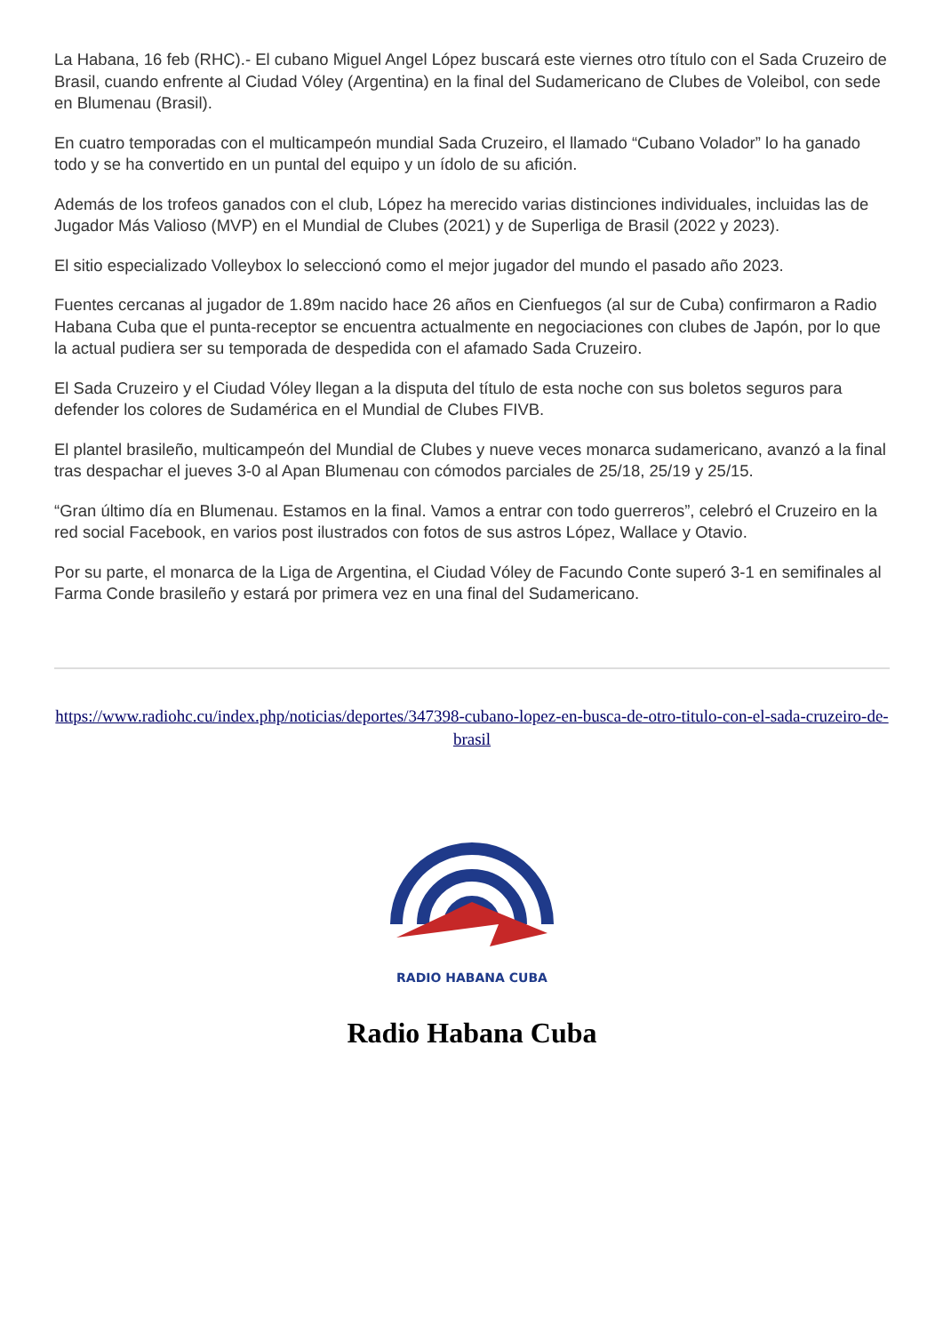La Habana, 16 feb (RHC).- El cubano Miguel Angel López buscará este viernes otro título con el Sada Cruzeiro de Brasil, cuando enfrente al Ciudad Vóley (Argentina) en la final del Sudamericano de Clubes de Voleibol, con sede en Blumenau (Brasil).
En cuatro temporadas con el multicampeón mundial Sada Cruzeiro, el llamado “Cubano Volador” lo ha ganado todo y se ha convertido en un puntal del equipo y un ídolo de su afición.
Además de los trofeos ganados con el club, López ha merecido varias distinciones individuales, incluidas las de Jugador Más Valioso (MVP) en el Mundial de Clubes (2021) y de Superliga de Brasil (2022 y 2023).
El sitio especializado Volleybox lo seleccionó como el mejor jugador del mundo el pasado año 2023.
Fuentes cercanas al jugador de 1.89m nacido hace 26 años en Cienfuegos (al sur de Cuba) confirmaron a Radio Habana Cuba que el punta-receptor se encuentra actualmente en negociaciones con clubes de Japón, por lo que la actual pudiera ser su temporada de despedida con el afamado Sada Cruzeiro.
El Sada Cruzeiro y el Ciudad Vóley llegan a la disputa del título de esta noche con sus boletos seguros para defender los colores de Sudamérica en el Mundial de Clubes FIVB.
El plantel brasileño, multicampeón del Mundial de Clubes y nueve veces monarca sudamericano, avanzó a la final tras despachar el jueves 3-0 al Apan Blumenau con cómodos parciales de 25/18, 25/19 y 25/15.
“Gran último día en Blumenau. Estamos en la final. Vamos a entrar con todo guerreros”, celebró el Cruzeiro en la red social Facebook, en varios post ilustrados con fotos de sus astros López, Wallace y Otavio.
Por su parte, el monarca de la Liga de Argentina, el Ciudad Vóley de Facundo Conte superó 3-1 en semifinales al Farma Conde brasileño y estará por primera vez en una final del Sudamericano.
https://www.radiohc.cu/index.php/noticias/deportes/347398-cubano-lopez-en-busca-de-otro-titulo-con-el-sada-cruzeiro-de-brasil
RADIO HABANA CUBA
Radio Habana Cuba